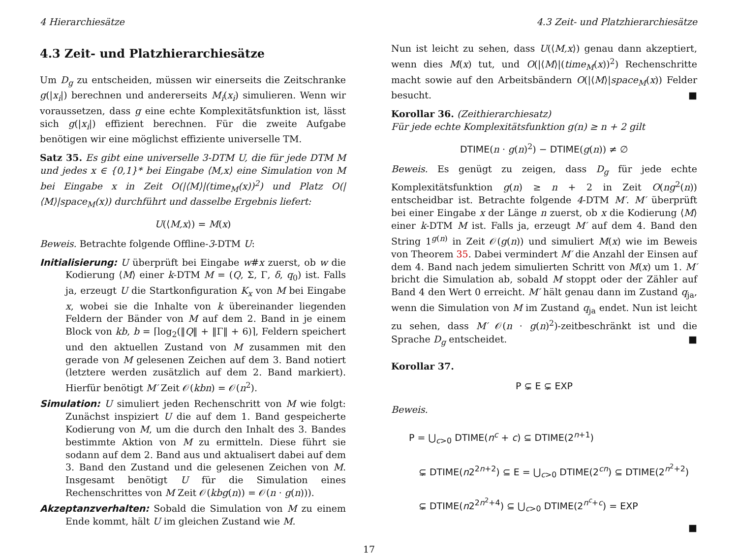4 Hierarchiesätze 4.3 Zeit- und Platzhierarchiesätze
4.3 Zeit- und Platzhierarchiesätze
Um D<sub>g</sub> zu entscheiden, müssen wir einerseits die Zeitschranke g(|x<sub>i</sub>|) berechnen und andererseits M<sub>i</sub>(x<sub>i</sub>) simulieren. Wenn wir voraussetzen, dass g eine echte Komplexitätsfunktion ist, lässt sich g(|x<sub>i</sub>|) effizient berechnen. Für die zweite Aufgabe benötigen wir eine möglichst effiziente universelle TM.
Satz 35. Es gibt eine universelle 3-DTM U, die für jede DTM M und jedes x ∈ {0,1}* bei Eingabe ⟨M,x⟩ eine Simulation von M bei Eingabe x in Zeit O(|⟨M⟩|(time<sub>M</sub>(x))<sup>2</sup>) und Platz O(|⟨M⟩|space<sub>M</sub>(x)) durchführt und dasselbe Ergebnis liefert:
U(⟨M,x⟩) = M(x)
Beweis. Betrachte folgende Offline-3-DTM U:
Initialisierung: U überprüft bei Eingabe w#x zuerst, ob w die Kodierung ⟨M⟩ einer k-DTM M = (Q, Σ, Γ, δ, q<sub>0</sub>) ist. Falls ja, erzeugt U die Startkonfiguration K<sub>x</sub> von M bei Eingabe x, wobei sie die Inhalte von k übereinander liegenden Feldern der Bänder von M auf dem 2. Band in je einem Block von kb, b = ⌈log<sub>2</sub>(‖Q‖ + ‖Γ‖ + 6)⌉, Feldern speichert und den aktuellen Zustand von M zusammen mit den gerade von M gelesenen Zeichen auf dem 3. Band notiert (letztere werden zusätzlich auf dem 2. Band markiert). Hierfür benötigt M′ Zeit 𝒪(kbn) = 𝒪(n<sup>2</sup>).
Simulation: U simuliert jeden Rechenschritt von M wie folgt: Zunächst inspiziert U die auf dem 1. Band gespeicherte Kodierung von M, um die durch den Inhalt des 3. Bandes bestimmte Aktion von M zu ermitteln. Diese führt sie sodann auf dem 2. Band aus und aktualisert dabei auf dem 3. Band den Zustand und die gelesenen Zeichen von M. Insgesamt benötigt U für die Simulation eines Rechenschrittes von M Zeit 𝒪(kbg(n)) = 𝒪(n · g(n))).
Akzeptanzverhalten: Sobald die Simulation von M zu einem Ende kommt, hält U im gleichen Zustand wie M.
Nun ist leicht zu sehen, dass U(⟨M,x⟩) genau dann akzeptiert, wenn dies M(x) tut, und O(|⟨M⟩|(time<sub>M</sub>(x))<sup>2</sup>) Rechenschritte macht sowie auf den Arbeitsbändern O(|⟨M⟩|space<sub>M</sub>(x)) Felder besucht. ■
Korollar 36. (Zeithierarchiesatz)
Für jede echte Komplexitätsfunktion g(n) ≥ n + 2 gilt
DTIME(n · g(n)<sup>2</sup>) − DTIME(g(n)) ≠ ∅
Beweis. Es genügt zu zeigen, dass D<sub>g</sub> für jede echte Komplexitätsfunktion g(n) ≥ n + 2 in Zeit O(ng<sup>2</sup>(n)) entscheidbar ist. Betrachte folgende 4-DTM M′. M′ überprüft bei einer Eingabe x der Länge n zuerst, ob x die Kodierung ⟨M⟩ einer k-DTM M ist. Falls ja, erzeugt M′ auf dem 4. Band den String 1<sup>g(n)</sup> in Zeit 𝒪(g(n)) und simuliert M(x) wie im Beweis von Theorem 35. Dabei vermindert M′ die Anzahl der Einsen auf dem 4. Band nach jedem simulierten Schritt von M(x) um 1. M′ bricht die Simulation ab, sobald M stoppt oder der Zähler auf Band 4 den Wert 0 erreicht. M′ hält genau dann im Zustand q<sub>ja</sub>, wenn die Simulation von M im Zustand q<sub>ja</sub> endet. Nun ist leicht zu sehen, dass M′ 𝒪(n · g(n)<sup>2</sup>)-zeitbeschränkt ist und die Sprache D<sub>g</sub> entscheidet. ■
Korollar 37.
P ⊊ E ⊊ EXP
Beweis.
P = ⋃<sub>c>0</sub> DTIME(n<sup>c</sup> + c) ⊆ DTIME(2<sup>n+1</sup>)
⊊ DTIME(n2<sup>2n+2</sup>) ⊆ E = ⋃<sub>c>0</sub> DTIME(2<sup>cn</sup>) ⊆ DTIME(2<sup>n<sup>2</sup>+2</sup>)
⊊ DTIME(n2<sup>2n<sup>2</sup>+4</sup>) ⊆ ⋃<sub>c>0</sub> DTIME(2<sup>n<sup>c</sup>+c</sup>) = EXP
■
17